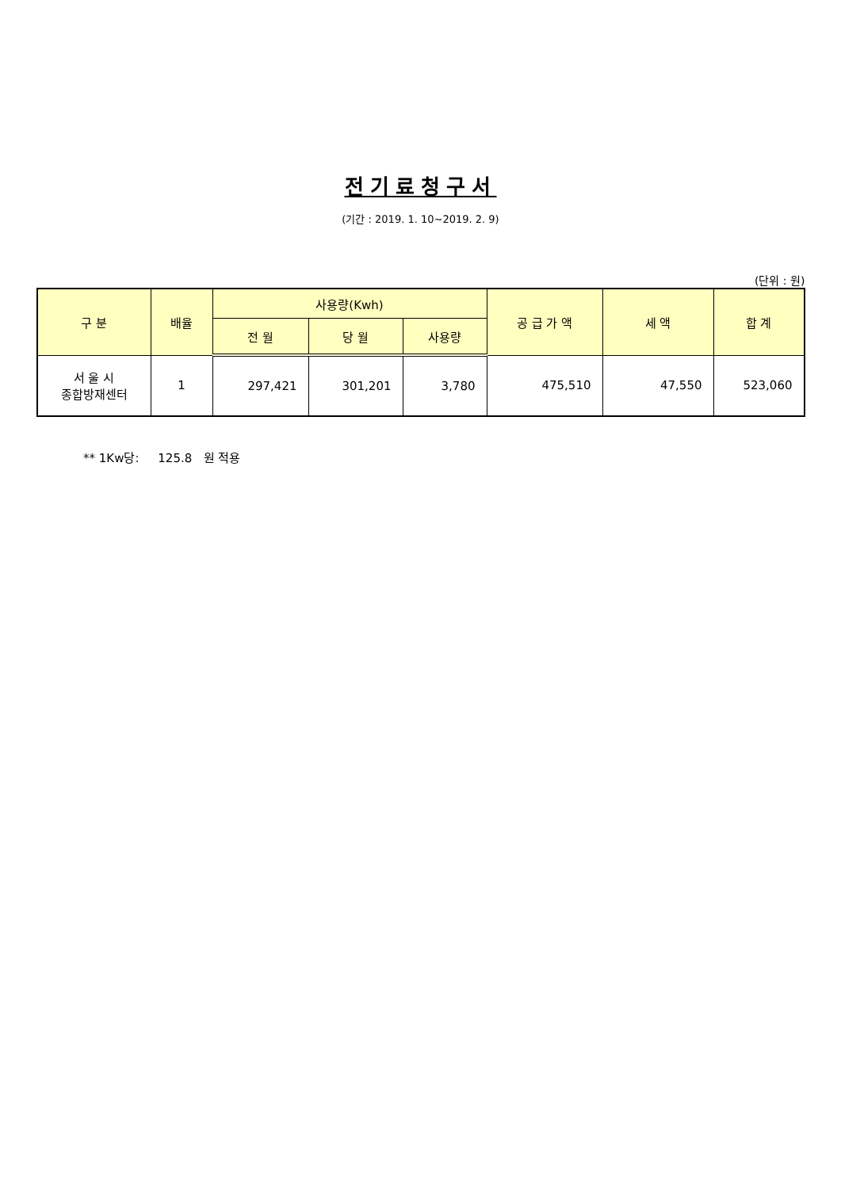전기료청구서
(기간 : 2019. 1. 10~2019. 2. 9)
(단위 : 원)
| 구 분 | 배율 | 사용량(Kwh) | | | 공 급 가 액 | 세 액 | 합 계 |
| --- | --- | --- | --- | --- | --- | --- | --- |
| | | 전 월 | 당 월 | 사용량 | | | |
| 서 울 시 종합방재센터 | 1 | 297,421 | 301,201 | 3,780 | 475,510 | 47,550 | 523,060 |
** 1Kw당: 125.8 원 적용